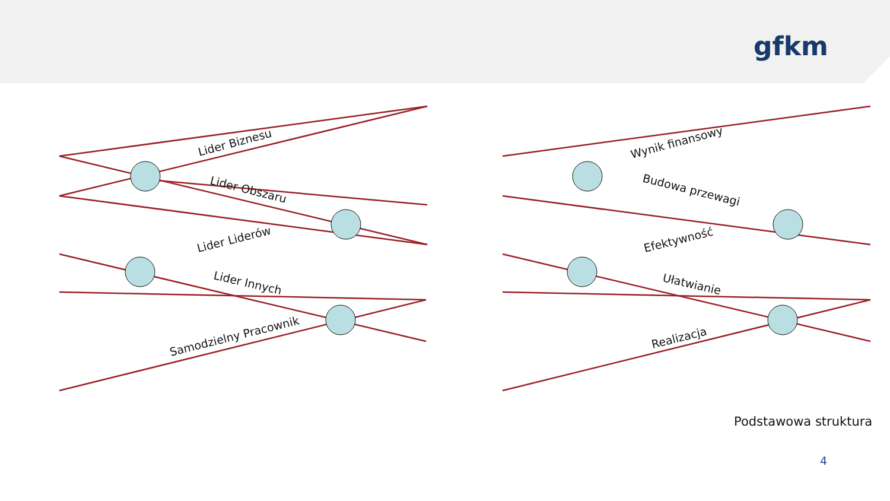gfkm
Lider Biznesu
Lider Obszaru
Lider Liderów
Lider Innych
Samodzielny Pracownik
Wynik finansowy
Budowa przewagi
Efektywność
Ułatwianie
Realizacja
Podstawowa struktura
4